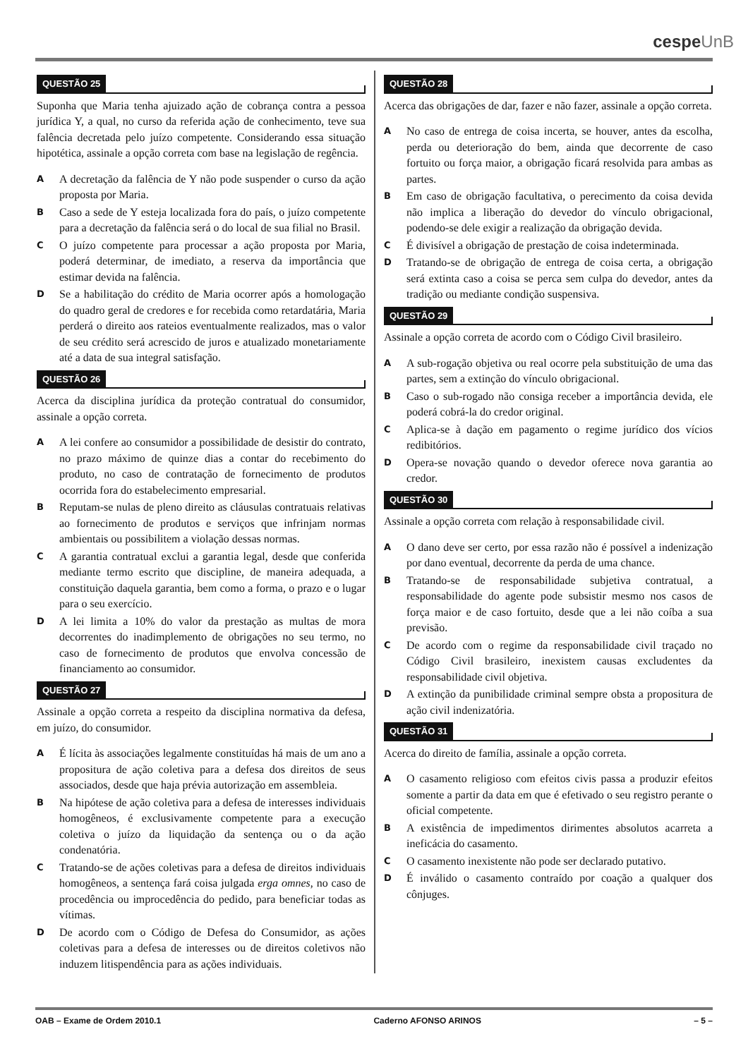cespeUnB
QUESTÃO 25
Suponha que Maria tenha ajuizado ação de cobrança contra a pessoa jurídica Y, a qual, no curso da referida ação de conhecimento, teve sua falência decretada pelo juízo competente. Considerando essa situação hipotética, assinale a opção correta com base na legislação de regência.
A
A decretação da falência de Y não pode suspender o curso da ação proposta por Maria.
B
Caso a sede de Y esteja localizada fora do país, o juízo competente para a decretação da falência será o do local de sua filial no Brasil.
C
O juízo competente para processar a ação proposta por Maria, poderá determinar, de imediato, a reserva da importância que estimar devida na falência.
D
Se a habilitação do crédito de Maria ocorrer após a homologação do quadro geral de credores e for recebida como retardatária, Maria perderá o direito aos rateios eventualmente realizados, mas o valor de seu crédito será acrescido de juros e atualizado monetariamente até a data de sua integral satisfação.
QUESTÃO 26
Acerca da disciplina jurídica da proteção contratual do consumidor, assinale a opção correta.
A
A lei confere ao consumidor a possibilidade de desistir do contrato, no prazo máximo de quinze dias a contar do recebimento do produto, no caso de contratação de fornecimento de produtos ocorrida fora do estabelecimento empresarial.
B
Reputam-se nulas de pleno direito as cláusulas contratuais relativas ao fornecimento de produtos e serviços que infrinjam normas ambientais ou possibilitem a violação dessas normas.
C
A garantia contratual exclui a garantia legal, desde que conferida mediante termo escrito que discipline, de maneira adequada, a constituição daquela garantia, bem como a forma, o prazo e o lugar para o seu exercício.
D
A lei limita a 10% do valor da prestação as multas de mora decorrentes do inadimplemento de obrigações no seu termo, no caso de fornecimento de produtos que envolva concessão de financiamento ao consumidor.
QUESTÃO 27
Assinale a opção correta a respeito da disciplina normativa da defesa, em juízo, do consumidor.
A
É lícita às associações legalmente constituídas há mais de um ano a propositura de ação coletiva para a defesa dos direitos de seus associados, desde que haja prévia autorização em assembleia.
B
Na hipótese de ação coletiva para a defesa de interesses individuais homogêneos, é exclusivamente competente para a execução coletiva o juízo da liquidação da sentença ou o da ação condenatória.
C
Tratando-se de ações coletivas para a defesa de direitos individuais homogêneos, a sentença fará coisa julgada erga omnes, no caso de procedência ou improcedência do pedido, para beneficiar todas as vítimas.
D
De acordo com o Código de Defesa do Consumidor, as ações coletivas para a defesa de interesses ou de direitos coletivos não induzem litispendência para as ações individuais.
QUESTÃO 28
Acerca das obrigações de dar, fazer e não fazer, assinale a opção correta.
A
No caso de entrega de coisa incerta, se houver, antes da escolha, perda ou deterioração do bem, ainda que decorrente de caso fortuito ou força maior, a obrigação ficará resolvida para ambas as partes.
B
Em caso de obrigação facultativa, o perecimento da coisa devida não implica a liberação do devedor do vínculo obrigacional, podendo-se dele exigir a realização da obrigação devida.
C
É divisível a obrigação de prestação de coisa indeterminada.
D
Tratando-se de obrigação de entrega de coisa certa, a obrigação será extinta caso a coisa se perca sem culpa do devedor, antes da tradição ou mediante condição suspensiva.
QUESTÃO 29
Assinale a opção correta de acordo com o Código Civil brasileiro.
A
A sub-rogação objetiva ou real ocorre pela substituição de uma das partes, sem a extinção do vínculo obrigacional.
B
Caso o sub-rogado não consiga receber a importância devida, ele poderá cobrá-la do credor original.
C
Aplica-se à dação em pagamento o regime jurídico dos vícios redibitórios.
D
Opera-se novação quando o devedor oferece nova garantia ao credor.
QUESTÃO 30
Assinale a opção correta com relação à responsabilidade civil.
A
O dano deve ser certo, por essa razão não é possível a indenização por dano eventual, decorrente da perda de uma chance.
B
Tratando-se de responsabilidade subjetiva contratual, a responsabilidade do agente pode subsistir mesmo nos casos de força maior e de caso fortuito, desde que a lei não coíba a sua previsão.
C
De acordo com o regime da responsabilidade civil traçado no Código Civil brasileiro, inexistem causas excludentes da responsabilidade civil objetiva.
D
A extinção da punibilidade criminal sempre obsta a propositura de ação civil indenizatória.
QUESTÃO 31
Acerca do direito de família, assinale a opção correta.
A
O casamento religioso com efeitos civis passa a produzir efeitos somente a partir da data em que é efetivado o seu registro perante o oficial competente.
B
A existência de impedimentos dirimentes absolutos acarreta a ineficácia do casamento.
C
O casamento inexistente não pode ser declarado putativo.
D
É inválido o casamento contraído por coação a qualquer dos cônjuges.
OAB – Exame de Ordem 2010.1 Caderno AFONSO ARINOS – 5 –